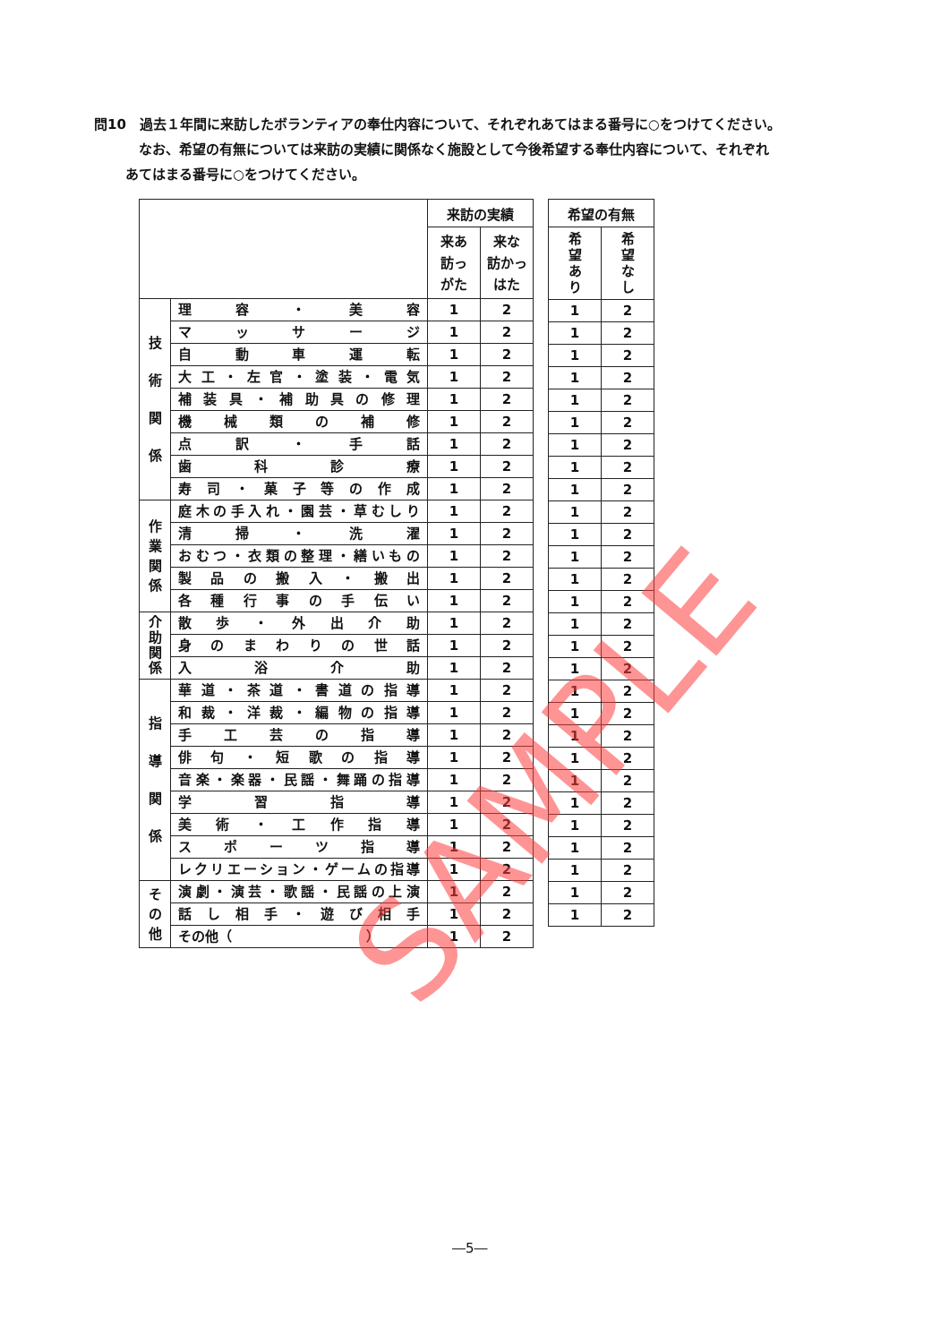問10　過去１年間に来訪したボランティアの奉仕内容について、それぞれあてはまる番号に○をつけてください。
なお、希望の有無については来訪の実績に関係なく施設として今後希望する奉仕内容について、それぞれ
あてはまる番号に○をつけてください。
| | | 来訪の実績 | |
| --- | --- | --- | --- |
| | | 来あ 訪っ がた | 来な 訪かっ はた |
| 技 術 関 係 | 理 容 ・ 美 容 | 1 | 2 |
| | マ ッ サ ー ジ | 1 | 2 |
| | 自 動 車 運 転 | 1 | 2 |
| | 大工・左官・塗装・電気 | 1 | 2 |
| | 補装具・補助具の修理 | 1 | 2 |
| | 機 械 類 の 補 修 | 1 | 2 |
| | 点 訳 ・ 手 話 | 1 | 2 |
| | 歯 科 診 療 | 1 | 2 |
| | 寿司・菓子等の作成 | 1 | 2 |
| 作 業 関 係 | 庭木の手入れ・園芸・草むしり | 1 | 2 |
| | 清 掃 ・ 洗 濯 | 1 | 2 |
| | おむつ・衣類の整理・繕いもの | 1 | 2 |
| | 製 品 の 搬 入 ・ 搬 出 | 1 | 2 |
| | 各 種 行 事 の 手 伝 い | 1 | 2 |
| 介 助 関 係 | 散 歩 ・ 外 出 介 助 | 1 | 2 |
| | 身 の ま わ り の 世 話 | 1 | 2 |
| | 入 浴 介 助 | 1 | 2 |
| 指 導 関 係 | 華道・茶道・書道の指導 | 1 | 2 |
| | 和裁・洋裁・編物の指導 | 1 | 2 |
| | 手 工 芸 の 指 導 | 1 | 2 |
| | 俳 句 ・ 短 歌 の 指 導 | 1 | 2 |
| | 音楽・楽器・民謡・舞踊の指導 | 1 | 2 |
| | 学 習 指 導 | 1 | 2 |
| | 美 術 ・ 工 作 指 導 | 1 | 2 |
| | ス ポ ー ツ 指 導 | 1 | 2 |
| | レクリエーション・ゲームの指導 | 1 | 2 |
| そ の 他 | 演劇・演芸・歌謡・民謡の上演 | 1 | 2 |
| | 話 し 相 手 ・ 遊 び 相 手 | 1 | 2 |
| | その他（ ） | 1 | 2 |
| 希望の有無 | |
| --- | --- |
| 希 望 あ り | 希 望 な し |
| 1 | 2 |
| 1 | 2 |
| 1 | 2 |
| 1 | 2 |
| 1 | 2 |
| 1 | 2 |
| 1 | 2 |
| 1 | 2 |
| 1 | 2 |
| 1 | 2 |
| 1 | 2 |
| 1 | 2 |
| 1 | 2 |
| 1 | 2 |
| 1 | 2 |
| 1 | 2 |
| 1 | 2 |
| 1 | 2 |
| 1 | 2 |
| 1 | 2 |
| 1 | 2 |
| 1 | 2 |
| 1 | 2 |
| 1 | 2 |
| 1 | 2 |
| 1 | 2 |
| 1 | 2 |
| 1 | 2 |
SAMPLE
―5―